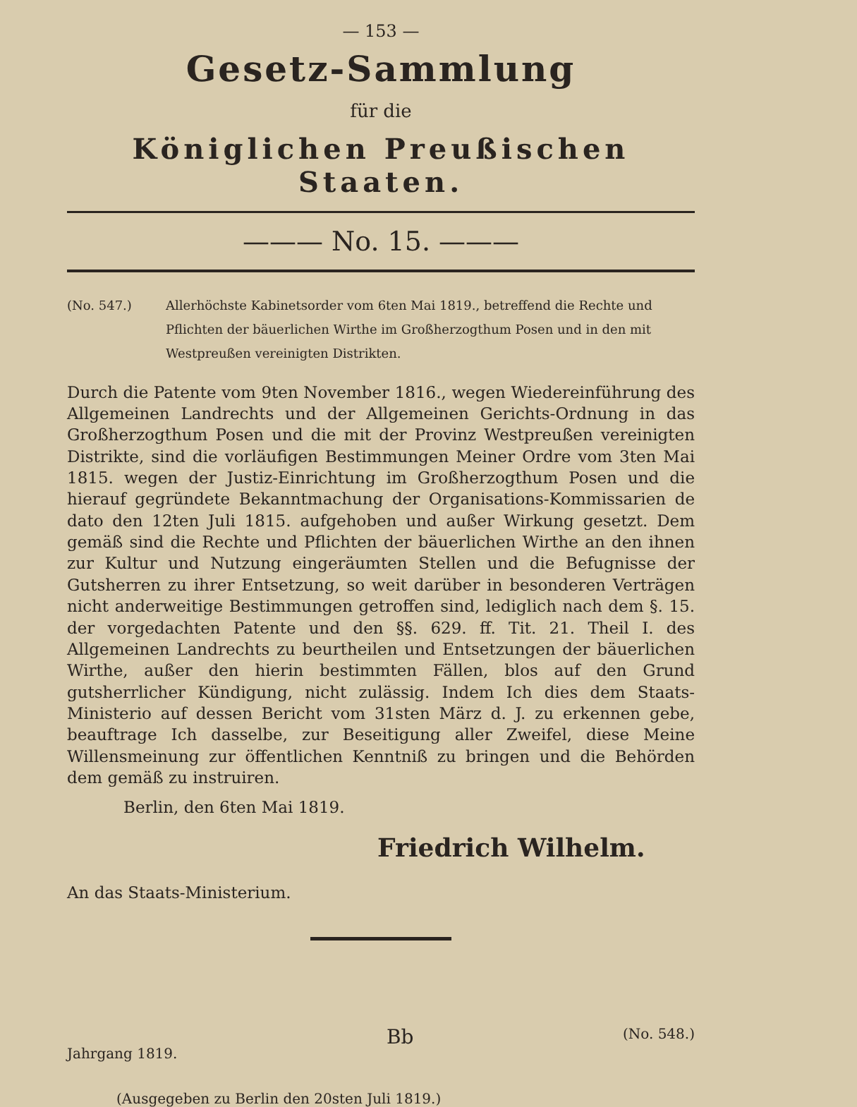— 153 —
Gesetz-Sammlung
für die
Königlichen Preußischen Staaten.
——— No. 15. ———
(No. 547.) Allerhöchste Kabinetsorder vom 6ten Mai 1819., betreffend die Rechte und Pflichten der bäuerlichen Wirthe im Großherzogthum Posen und in den mit Westpreußen vereinigten Distrikten.
Durch die Patente vom 9ten November 1816., wegen Wiedereinführung des Allgemeinen Landrechts und der Allgemeinen Gerichts-Ordnung in das Großherzogthum Posen und die mit der Provinz Westpreußen vereinigten Distrikte, sind die vorläufigen Bestimmungen Meiner Ordre vom 3ten Mai 1815. wegen der Justiz-Einrichtung im Großherzogthum Posen und die hierauf gegründete Bekanntmachung der Organisations-Kommissarien de dato den 12ten Juli 1815. aufgehoben und außer Wirkung gesetzt. Dem gemäß sind die Rechte und Pflichten der bäuerlichen Wirthe an den ihnen zur Kultur und Nutzung eingeräumten Stellen und die Befugnisse der Gutsherren zu ihrer Entsetzung, so weit darüber in besonderen Verträgen nicht anderweitige Bestimmungen getroffen sind, lediglich nach dem §. 15. der vorgedachten Patente und den §§. 629. ff. Tit. 21. Theil I. des Allgemeinen Landrechts zu beurtheilen und Entsetzungen der bäuerlichen Wirthe, außer den hierin bestimmten Fällen, blos auf den Grund gutsherrlicher Kündigung, nicht zulässig. Indem Ich dies dem Staats-Ministerio auf dessen Bericht vom 31sten März d. J. zu erkennen gebe, beauftrage Ich dasselbe, zur Beseitigung aller Zweifel, diese Meine Willensmeinung zur öffentlichen Kenntniß zu bringen und die Behörden dem gemäß zu instruiren.
Berlin, den 6ten Mai 1819.
Friedrich Wilhelm.
An das Staats-Ministerium.
Jahrgang 1819. Bb (No. 548.)
(Ausgegeben zu Berlin den 20sten Juli 1819.)